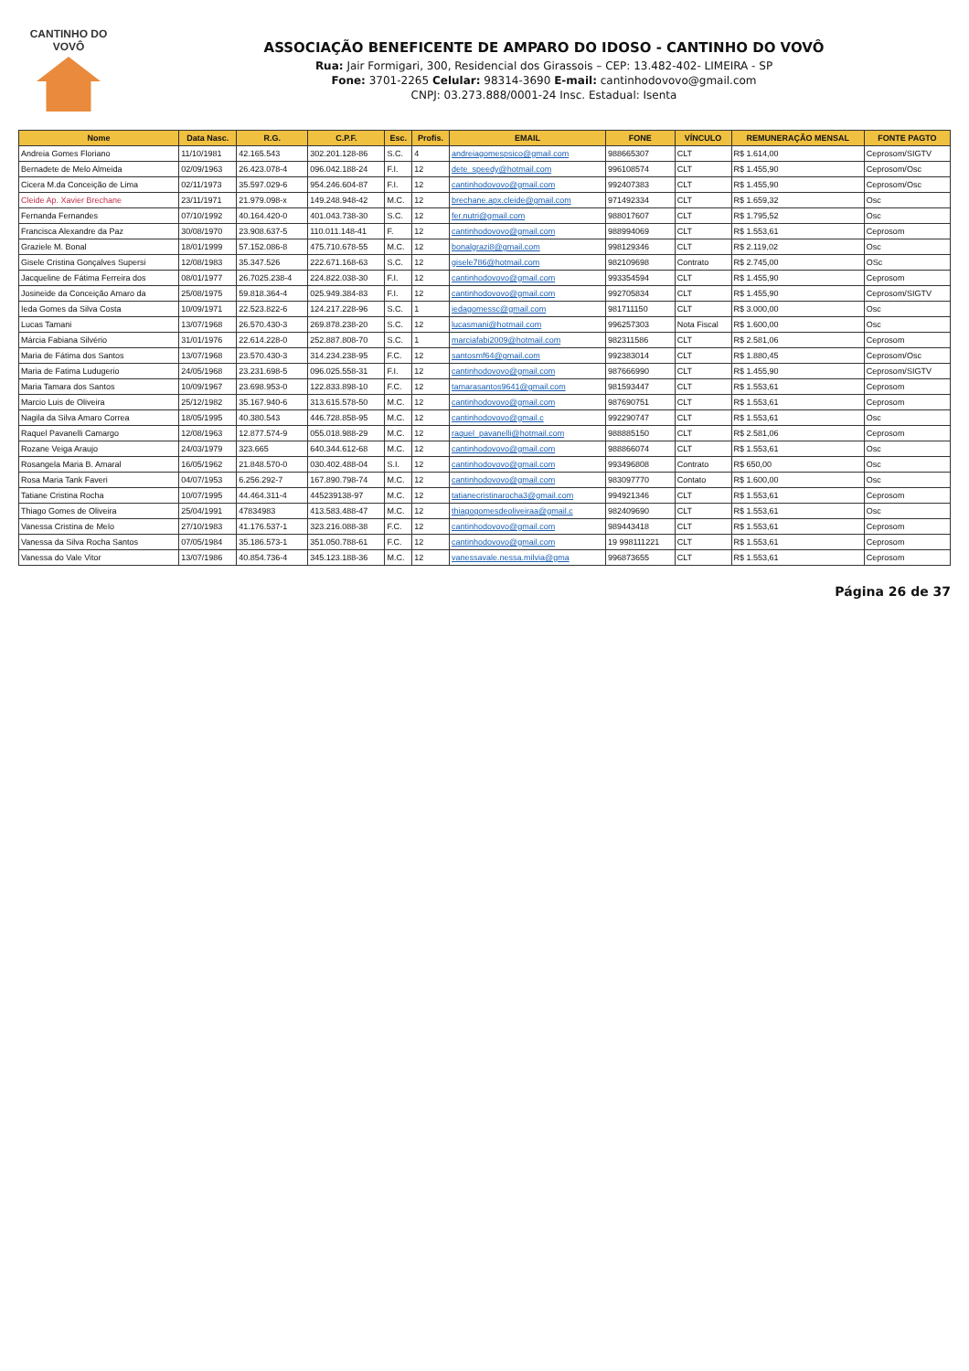CANTINHO DO VOVÔ
ASSOCIAÇÃO BENEFICENTE DE AMPARO DO IDOSO - CANTINHO DO VOVÔ
Rua: Jair Formigari, 300, Residencial dos Girassois – CEP: 13.482-402- LIMEIRA - SP
Fone: 3701-2265 Celular: 98314-3690 E-mail: cantinhodovovo@gmail.com
CNPJ: 03.273.888/0001-24 Insc. Estadual: Isenta
| Nome | Data Nasc. | R.G. | C.P.F. | Esc. | Profis. | EMAIL | FONE | VÍNCULO | REMUNERAÇÃO MENSAL | FONTE PAGTO |
| --- | --- | --- | --- | --- | --- | --- | --- | --- | --- | --- |
| Andreia Gomes Floriano | 11/10/1981 | 42.165.543 | 302.201.128-86 | S.C. | 4 | andreiagomespsico@gmail.com | 988665307 | CLT | R$ 1.614,00 | Ceprosom/SIGTV |
| Bernadete de Melo Almeida | 02/09/1963 | 26.423.078-4 | 096.042.188-24 | F.I. | 12 | dete_speedy@hotmail.com | 996108574 | CLT | R$ 1.455,90 | Ceprosom/Osc |
| Cicera M.da Conceição de Lima | 02/11/1973 | 35.597.029-6 | 954.246.604-87 | F.I. | 12 | cantinhodovovo@gmail.com | 992407383 | CLT | R$ 1.455,90 | Ceprosom/Osc |
| Cleide Ap. Xavier Brechane | 23/11/1971 | 21.979.098-x | 149.248.948-42 | M.C. | 12 | brechane.apx.cleide@gmail.com | 971492334 | CLT | R$ 1.659,32 | Osc |
| Fernanda Fernandes | 07/10/1992 | 40.164.420-0 | 401.043.738-30 | S.C. | 12 | fer.nutri@gmail.com | 988017607 | CLT | R$ 1.795,52 | Osc |
| Francisca Alexandre da Paz | 30/08/1970 | 23.908.637-5 | 110.011.148-41 | F. | 12 | cantinhodovovo@gmail.com | 988994069 | CLT | R$ 1.553,61 | Ceprosom |
| Graziele M. Bonal | 18/01/1999 | 57.152.086-8 | 475.710.678-55 | M.C. | 12 | bonalgrazi8@gmail.com | 998129346 | CLT | R$ 2.119,02 | Osc |
| Gisele Cristina Gonçalves Supersi | 12/08/1983 | 35.347.526 | 222.671.168-63 | S.C. | 12 | gisele786@hotmail.com | 982109698 | Contrato | R$ 2.745,00 | OSc |
| Jacqueline de Fátima Ferreira dos | 08/01/1977 | 26.7025.238-4 | 224.822.038-30 | F.I. | 12 | cantinhodovovo@gmail.com | 993354594 | CLT | R$ 1.455,90 | Ceprosom |
| Josineide da Conceição Amaro da | 25/08/1975 | 59.818.364-4 | 025.949.384-83 | F.I. | 12 | cantinhodovovo@gmail.com | 992705834 | CLT | R$ 1.455,90 | Ceprosom/SIGTV |
| Ieda Gomes da Silva Costa | 10/09/1971 | 22.523.822-6 | 124.217.228-96 | S.C. | 1 | iedagomessc@gmail.com | 981711150 | CLT | R$ 3.000,00 | Osc |
| Lucas Tamani | 13/07/1968 | 26.570.430-3 | 269.878.238-20 | S.C. | 12 | lucasmani@hotmail.com | 996257303 | Nota Fiscal | R$ 1.600,00 | Osc |
| Márcia Fabiana Silvério | 31/01/1976 | 22.614.228-0 | 252.887.808-70 | S.C. | 1 | marciafabi2009@hotmail.com | 982311586 | CLT | R$ 2.581,06 | Ceprosom |
| Maria de Fátima dos Santos | 13/07/1968 | 23.570.430-3 | 314.234.238-95 | F.C. | 12 | santosmf64@gmail.com | 992383014 | CLT | R$ 1.880,45 | Ceprosom/Osc |
| Maria de Fatima Ludugerio | 24/05/1968 | 23.231.698-5 | 096.025.558-31 | F.I. | 12 | cantinhodovovo@gmail.com | 987666990 | CLT | R$ 1.455,90 | Ceprosom/SIGTV |
| Maria Tamara dos Santos | 10/09/1967 | 23.698.953-0 | 122.833.898-10 | F.C. | 12 | tamarasantos9641@gmail.com | 981593447 | CLT | R$ 1.553,61 | Ceprosom |
| Marcio Luis de Oliveira | 25/12/1982 | 35.167.940-6 | 313.615.578-50 | M.C. | 12 | cantinhodovovo@gmail.com | 987690751 | CLT | R$ 1.553,61 | Ceprosom |
| Nagila da Silva Amaro Correa | 18/05/1995 | 40.380.543 | 446.728.858-95 | M.C. | 12 | cantinhodovovo@gmail.c | 992290747 | CLT | R$ 1.553,61 | Osc |
| Raquel Pavanelli Camargo | 12/08/1963 | 12.877.574-9 | 055.018.988-29 | M.C. | 12 | raquel_pavanelli@hotmail.com | 988885150 | CLT | R$ 2.581,06 | Ceprosom |
| Rozane Veiga Araujo | 24/03/1979 | 323.665 | 640.344.612-68 | M.C. | 12 | cantinhodovovo@gmail.com | 988866074 | CLT | R$ 1.553,61 | Osc |
| Rosangela Maria B. Amaral | 16/05/1962 | 21.848.570-0 | 030.402.488-04 | S.I. | 12 | cantinhodovovo@gmail.com | 993496808 | Contrato | R$ 650,00 | Osc |
| Rosa Maria Tank Faveri | 04/07/1953 | 6.256.292-7 | 167.890.798-74 | M.C. | 12 | cantinhodovovo@gmail.com | 983097770 | Contato | R$ 1.600,00 | Osc |
| Tatiane Cristina Rocha | 10/07/1995 | 44.464.311-4 | 445239138-97 | M.C. | 12 | tatianecristinarocha3@gmail.com | 994921346 | CLT | R$ 1.553,61 | Ceprosom |
| Thiago Gomes de Oliveira | 25/04/1991 | 47834983 | 413.583.488-47 | M.C. | 12 | thiagogomesdeoliveiraa@gmail.c | 982409690 | CLT | R$ 1.553,61 | Osc |
| Vanessa Cristina de Melo | 27/10/1983 | 41.176.537-1 | 323.216.088-38 | F.C. | 12 | cantinhodovovo@gmail.com | 989443418 | CLT | R$ 1.553,61 | Ceprosom |
| Vanessa da Silva Rocha Santos | 07/05/1984 | 35.186.573-1 | 351.050.788-61 | F.C. | 12 | cantinhodovovo@gmail.com | 19 998111221 | CLT | R$ 1.553,61 | Ceprosom |
| Vanessa do Vale Vitor | 13/07/1986 | 40.854.736-4 | 345.123.188-36 | M.C. | 12 | vanessavale.nessa.milvia@gma | 996873655 | CLT | R$ 1.553,61 | Ceprosom |
Página 26 de 37